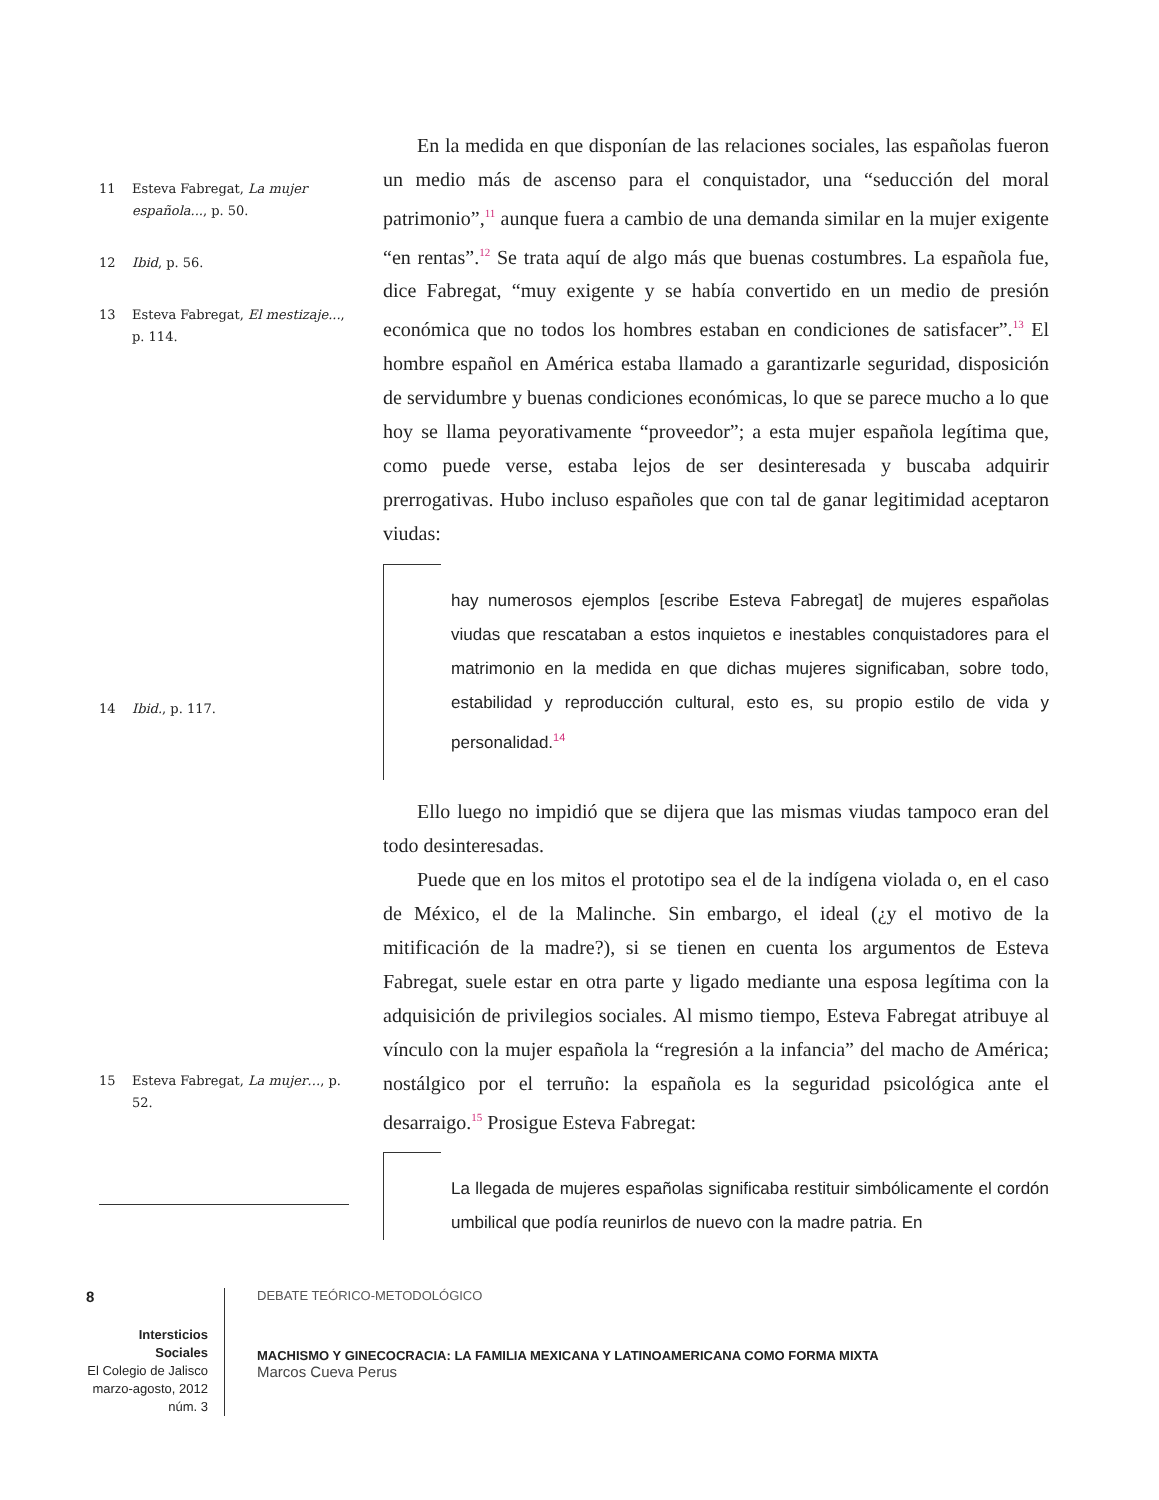11 Esteva Fabregat, La mujer española..., p. 50.
12 Ibid, p. 56.
13 Esteva Fabregat, El mestizaje..., p. 114.
14 Ibid., p. 117.
15 Esteva Fabregat, La mujer…, p. 52.
En la medida en que disponían de las relaciones sociales, las españolas fueron un medio más de ascenso para el conquistador, una “seducción del moral patrimonio”,<sup>11</sup> aunque fuera a cambio de una demanda similar en la mujer exigente “en rentas”.<sup>12</sup> Se trata aquí de algo más que buenas costumbres. La española fue, dice Fabregat, “muy exigente y se había convertido en un medio de presión económica que no todos los hombres estaban en condiciones de satisfacer”.<sup>13</sup> El hombre español en América estaba llamado a garantizarle seguridad, disposición de servidumbre y buenas condiciones económicas, lo que se parece mucho a lo que hoy se llama peyorativamente “proveedor”; a esta mujer española legítima que, como puede verse, estaba lejos de ser desinteresada y buscaba adquirir prerrogativas. Hubo incluso españoles que con tal de ganar legitimidad aceptaron viudas:
hay numerosos ejemplos [escribe Esteva Fabregat] de mujeres españolas viudas que rescataban a estos inquietos e inestables conquistadores para el matrimonio en la medida en que dichas mujeres significaban, sobre todo, estabilidad y reproducción cultural, esto es, su propio estilo de vida y personalidad.<sup>14</sup>
Ello luego no impidió que se dijera que las mismas viudas tampoco eran del todo desinteresadas.
Puede que en los mitos el prototipo sea el de la indígena violada o, en el caso de México, el de la Malinche. Sin embargo, el ideal (¿y el motivo de la mitificación de la madre?), si se tienen en cuenta los argumentos de Esteva Fabregat, suele estar en otra parte y ligado mediante una esposa legítima con la adquisición de privilegios sociales. Al mismo tiempo, Esteva Fabregat atribuye al vínculo con la mujer española la “regresión a la infancia” del macho de América; nostálgico por el terruño: la española es la seguridad psicológica ante el desarraigo.<sup>15</sup> Prosigue Esteva Fabregat:
La llegada de mujeres españolas significaba restituir simbólicamente el cordón umbilical que podía reunirlos de nuevo con la madre patria. En
8
Intersticios Sociales
El Colegio de Jalisco
marzo-agosto, 2012
núm. 3
DEBATE TEÓRICO-METODOLÓGICO
MACHISMO Y GINECOCRACIA: LA FAMILIA MEXICANA Y LATINOAMERICANA COMO FORMA MIXTA
Marcos Cueva Perus